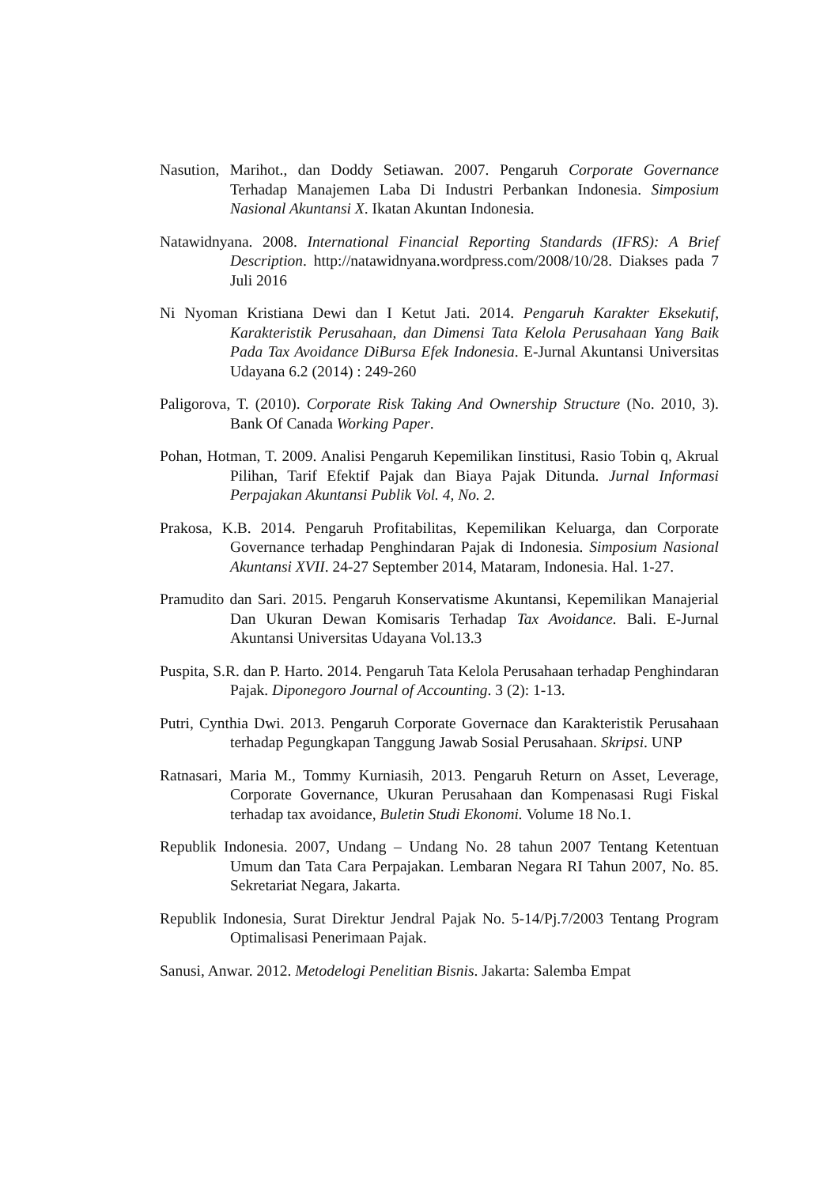Nasution, Marihot., dan Doddy Setiawan. 2007. Pengaruh Corporate Governance Terhadap Manajemen Laba Di Industri Perbankan Indonesia. Simposium Nasional Akuntansi X. Ikatan Akuntan Indonesia.
Natawidnyana. 2008. International Financial Reporting Standards (IFRS): A Brief Description. http://natawidnyana.wordpress.com/2008/10/28. Diakses pada 7 Juli 2016
Ni Nyoman Kristiana Dewi dan I Ketut Jati. 2014. Pengaruh Karakter Eksekutif, Karakteristik Perusahaan, dan Dimensi Tata Kelola Perusahaan Yang Baik Pada Tax Avoidance DiBursa Efek Indonesia. E-Jurnal Akuntansi Universitas Udayana 6.2 (2014) : 249-260
Paligorova, T. (2010). Corporate Risk Taking And Ownership Structure (No. 2010, 3). Bank Of Canada Working Paper.
Pohan, Hotman, T. 2009. Analisi Pengaruh Kepemilikan Iinstitusi, Rasio Tobin q, Akrual Pilihan, Tarif Efektif Pajak dan Biaya Pajak Ditunda. Jurnal Informasi Perpajakan Akuntansi Publik Vol. 4, No. 2.
Prakosa, K.B. 2014. Pengaruh Profitabilitas, Kepemilikan Keluarga, dan Corporate Governance terhadap Penghindaran Pajak di Indonesia. Simposium Nasional Akuntansi XVII. 24-27 September 2014, Mataram, Indonesia. Hal. 1-27.
Pramudito dan Sari. 2015. Pengaruh Konservatisme Akuntansi, Kepemilikan Manajerial Dan Ukuran Dewan Komisaris Terhadap Tax Avoidance. Bali. E-Jurnal Akuntansi Universitas Udayana Vol.13.3
Puspita, S.R. dan P. Harto. 2014. Pengaruh Tata Kelola Perusahaan terhadap Penghindaran Pajak. Diponegoro Journal of Accounting. 3 (2): 1-13.
Putri, Cynthia Dwi. 2013. Pengaruh Corporate Governace dan Karakteristik Perusahaan terhadap Pegungkapan Tanggung Jawab Sosial Perusahaan. Skripsi. UNP
Ratnasari, Maria M., Tommy Kurniasih, 2013. Pengaruh Return on Asset, Leverage, Corporate Governance, Ukuran Perusahaan dan Kompenasasi Rugi Fiskal terhadap tax avoidance, Buletin Studi Ekonomi. Volume 18 No.1.
Republik Indonesia. 2007, Undang – Undang No. 28 tahun 2007 Tentang Ketentuan Umum dan Tata Cara Perpajakan. Lembaran Negara RI Tahun 2007, No. 85. Sekretariat Negara, Jakarta.
Republik Indonesia, Surat Direktur Jendral Pajak No. 5-14/Pj.7/2003 Tentang Program Optimalisasi Penerimaan Pajak.
Sanusi, Anwar. 2012. Metodelogi Penelitian Bisnis. Jakarta: Salemba Empat